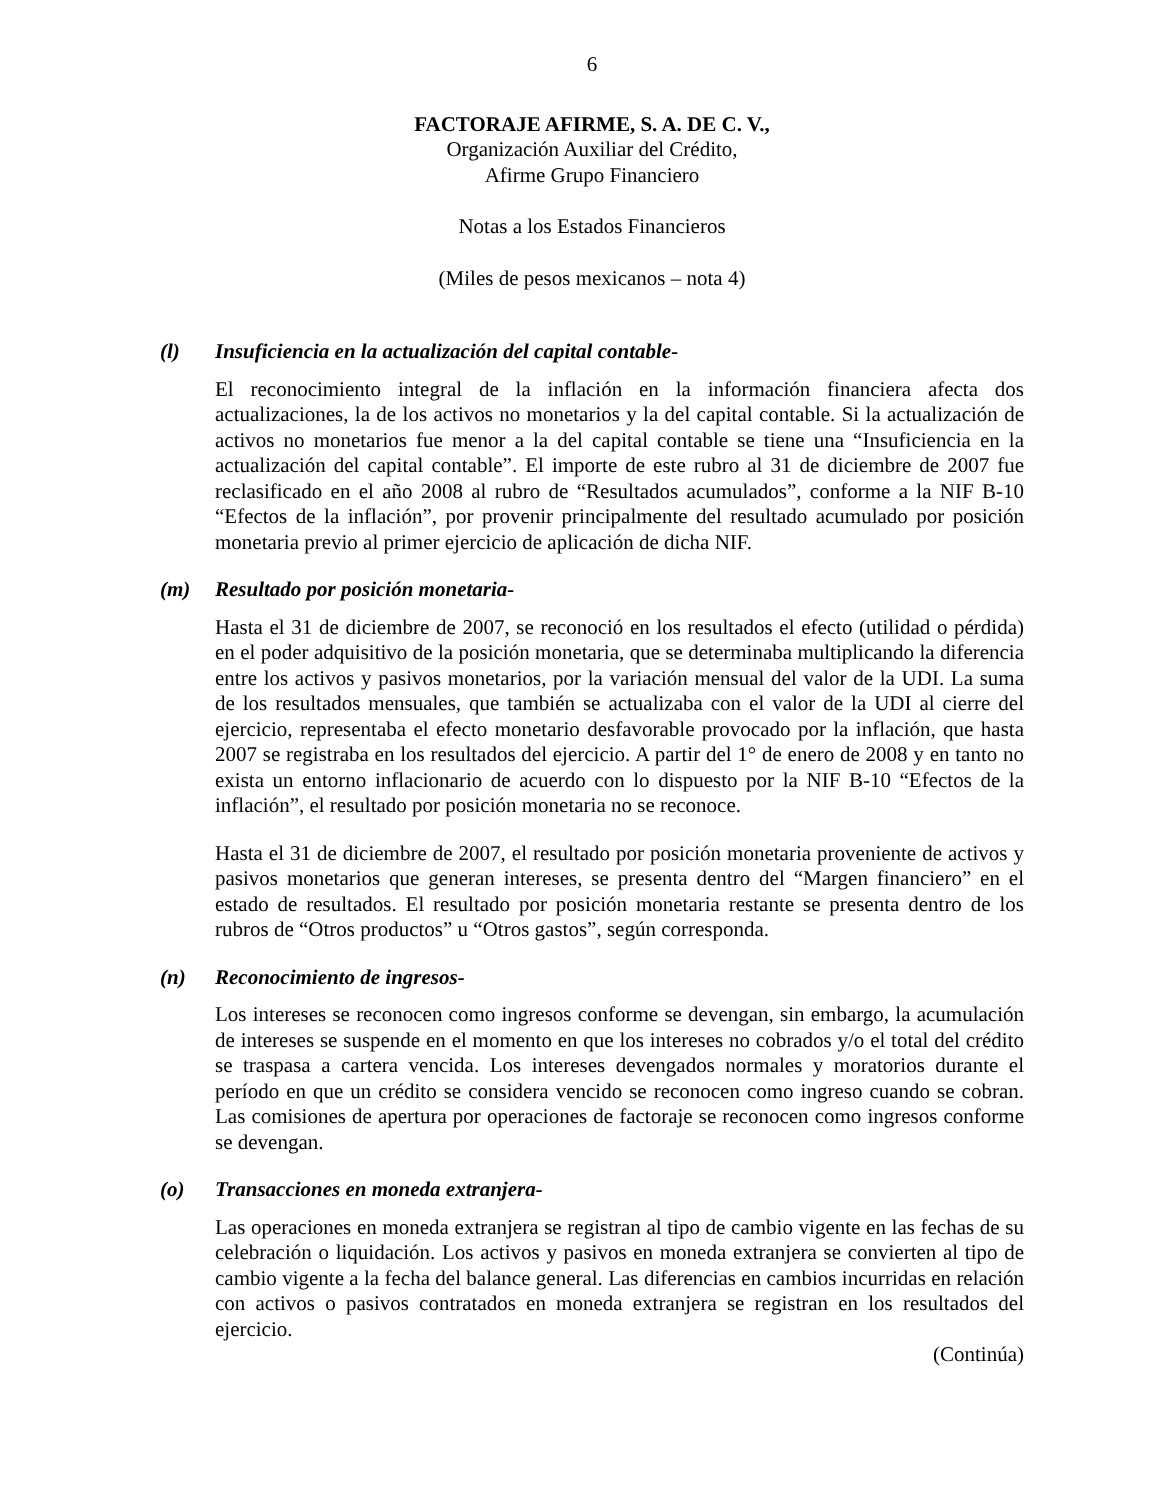6
FACTORAJE AFIRME, S. A. DE C. V.,
Organización Auxiliar del Crédito,
Afirme Grupo Financiero
Notas a los Estados Financieros
(Miles de pesos mexicanos – nota 4)
(l) Insuficiencia en la actualización del capital contable-
El reconocimiento integral de la inflación en la información financiera afecta dos actualizaciones, la de los activos no monetarios y la del capital contable. Si la actualización de activos no monetarios fue menor a la del capital contable se tiene una “Insuficiencia en la actualización del capital contable”. El importe de este rubro al 31 de diciembre de 2007 fue reclasificado en el año 2008 al rubro de “Resultados acumulados”, conforme a la NIF B-10 “Efectos de la inflación”, por provenir principalmente del resultado acumulado por posición monetaria previo al primer ejercicio de aplicación de dicha NIF.
(m) Resultado por posición monetaria-
Hasta el 31 de diciembre de 2007, se reconoció en los resultados el efecto (utilidad o pérdida) en el poder adquisitivo de la posición monetaria, que se determinaba multiplicando la diferencia entre los activos y pasivos monetarios, por la variación mensual del valor de la UDI. La suma de los resultados mensuales, que también se actualizaba con el valor de la UDI al cierre del ejercicio, representaba el efecto monetario desfavorable provocado por la inflación, que hasta 2007 se registraba en los resultados del ejercicio. A partir del 1° de enero de 2008 y en tanto no exista un entorno inflacionario de acuerdo con lo dispuesto por la NIF B-10 “Efectos de la inflación”, el resultado por posición monetaria no se reconoce.
Hasta el 31 de diciembre de 2007, el resultado por posición monetaria proveniente de activos y pasivos monetarios que generan intereses, se presenta dentro del “Margen financiero” en el estado de resultados. El resultado por posición monetaria restante se presenta dentro de los rubros de “Otros productos” u “Otros gastos”, según corresponda.
(n) Reconocimiento de ingresos-
Los intereses se reconocen como ingresos conforme se devengan, sin embargo, la acumulación de intereses se suspende en el momento en que los intereses no cobrados y/o el total del crédito se traspasa a cartera vencida. Los intereses devengados normales y moratorios durante el período en que un crédito se considera vencido se reconocen como ingreso cuando se cobran. Las comisiones de apertura por operaciones de factoraje se reconocen como ingresos conforme se devengan.
(o) Transacciones en moneda extranjera-
Las operaciones en moneda extranjera se registran al tipo de cambio vigente en las fechas de su celebración o liquidación. Los activos y pasivos en moneda extranjera se convierten al tipo de cambio vigente a la fecha del balance general. Las diferencias en cambios incurridas en relación con activos o pasivos contratados en moneda extranjera se registran en los resultados del ejercicio.
(Continúa)